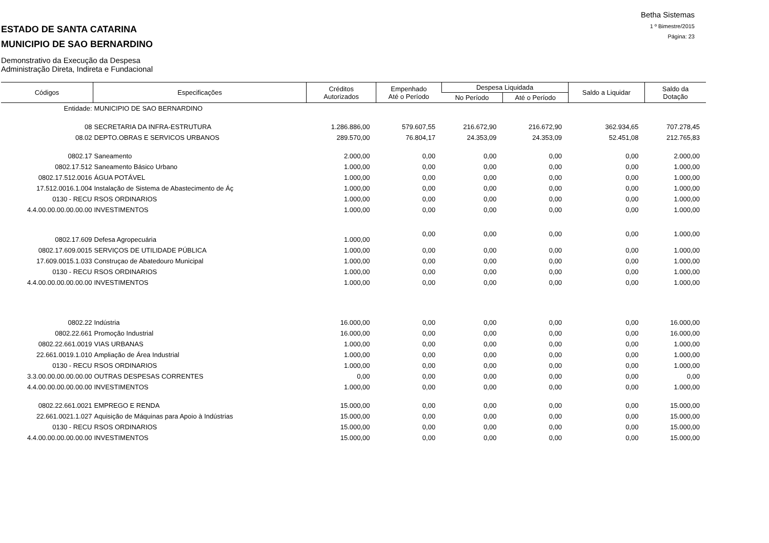Betha Sistemas
1 º Bimestre/2015
Página: 23
ESTADO DE SANTA CATARINA
MUNICIPIO DE SAO BERNARDINO
Demonstrativo da Execução da Despesa
Administração Direta, Indireta e Fundacional
| Códigos | Especificações | Créditos Autorizados | Empenhado Até o Período | Despesa Liquidada | | Saldo a Liquidar | Saldo da Dotação |
| --- | --- | --- | --- | --- | --- | --- | --- |
| | | | | No Período | Até o Período | | |
| Entidade: | MUNICIPIO DE SAO BERNARDINO | | | | | | |
| 08 | SECRETARIA DA INFRA-ESTRUTURA | 1.286.886,00 | 579.607,55 | 216.672,90 | 216.672,90 | 362.934,65 | 707.278,45 |
| 08.02 | DEPTO.OBRAS E SERVICOS URBANOS | 289.570,00 | 76.804,17 | 24.353,09 | 24.353,09 | 52.451,08 | 212.765,83 |
| 0802.17 | Saneamento | 2.000,00 | 0,00 | 0,00 | 0,00 | 0,00 | 2.000,00 |
| 0802.17.512 | Saneamento Básico Urbano | 1.000,00 | 0,00 | 0,00 | 0,00 | 0,00 | 1.000,00 |
| 0802.17.512.0016 | ÁGUA POTÁVEL | 1.000,00 | 0,00 | 0,00 | 0,00 | 0,00 | 1.000,00 |
| 17.512.0016.1.004 | Instalação de Sistema de Abastecimento de Áç | 1.000,00 | 0,00 | 0,00 | 0,00 | 0,00 | 1.000,00 |
| 0130 - RECU | RSOS ORDINARIOS | 1.000,00 | 0,00 | 0,00 | 0,00 | 0,00 | 1.000,00 |
| 4.4.00.00.00.00.00.00 | INVESTIMENTOS | 1.000,00 | 0,00 | 0,00 | 0,00 | 0,00 | 1.000,00 |
| 0802.17.609 | Defesa Agropecuária | 1.000,00 | 0,00 | 0,00 | 0,00 | 0,00 | 1.000,00 |
| 0802.17.609.0015 | SERVIÇOS DE UTILIDADE PÚBLICA | 1.000,00 | 0,00 | 0,00 | 0,00 | 0,00 | 1.000,00 |
| 17.609.0015.1.033 | Construçao de Abatedouro Municipal | 1.000,00 | 0,00 | 0,00 | 0,00 | 0,00 | 1.000,00 |
| 0130 - RECU | RSOS ORDINARIOS | 1.000,00 | 0,00 | 0,00 | 0,00 | 0,00 | 1.000,00 |
| 4.4.00.00.00.00.00.00 | INVESTIMENTOS | 1.000,00 | 0,00 | 0,00 | 0,00 | 0,00 | 1.000,00 |
| 0802.22 | Indústria | 16.000,00 | 0,00 | 0,00 | 0,00 | 0,00 | 16.000,00 |
| 0802.22.661 | Promoção Industrial | 16.000,00 | 0,00 | 0,00 | 0,00 | 0,00 | 16.000,00 |
| 0802.22.661.0019 | VIAS URBANAS | 1.000,00 | 0,00 | 0,00 | 0,00 | 0,00 | 1.000,00 |
| 22.661.0019.1.010 | Ampliação de Área Industrial | 1.000,00 | 0,00 | 0,00 | 0,00 | 0,00 | 1.000,00 |
| 0130 - RECU | RSOS ORDINARIOS | 1.000,00 | 0,00 | 0,00 | 0,00 | 0,00 | 1.000,00 |
| 3.3.00.00.00.00.00.00 | OUTRAS DESPESAS CORRENTES | 0,00 | 0,00 | 0,00 | 0,00 | 0,00 | 0,00 |
| 4.4.00.00.00.00.00.00 | INVESTIMENTOS | 1.000,00 | 0,00 | 0,00 | 0,00 | 0,00 | 1.000,00 |
| 0802.22.661.0021 | EMPREGO E RENDA | 15.000,00 | 0,00 | 0,00 | 0,00 | 0,00 | 15.000,00 |
| 22.661.0021.1.027 | Aquisição de Máquinas para Apoio à Indústrias | 15.000,00 | 0,00 | 0,00 | 0,00 | 0,00 | 15.000,00 |
| 0130 - RECU | RSOS ORDINARIOS | 15.000,00 | 0,00 | 0,00 | 0,00 | 0,00 | 15.000,00 |
| 4.4.00.00.00.00.00.00 | INVESTIMENTOS | 15.000,00 | 0,00 | 0,00 | 0,00 | 0,00 | 15.000,00 |